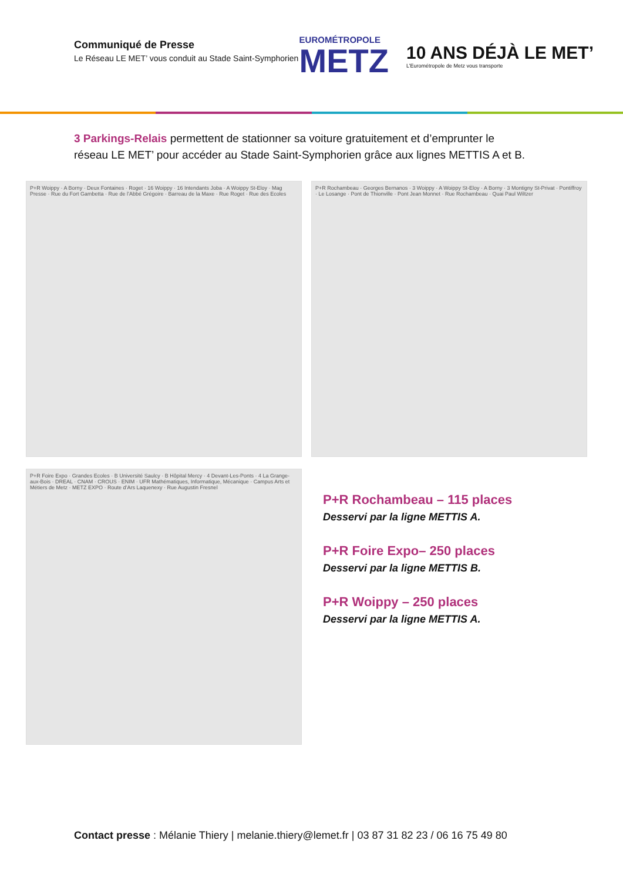Communiqué de Presse
Le Réseau LE MET’ vous conduit au Stade Saint-Symphorien
EUROMÉTROPOLE
METZ
10 ANS DÉJÀ LE MET’
L’Eurométropole de Metz vous transporte
3 Parkings-Relais permettent de stationner sa voiture gratuitement et d’emprunter le réseau LE MET’ pour accéder au Stade Saint-Symphorien grâce aux lignes METTIS A et B.
P+R Woippy · A Borny · Deux Fontaines · Roget · 16 Woippy · 16 Intendants Joba · A Woippy St-Eloy · Mag Presse · Rue du Fort Gambetta · Rue de l’Abbé Grégoire · Barreau de la Maxe · Rue Roget · Rue des Ecoles
P+R Rochambeau · Georges Bernanos · 3 Woippy · A Woippy St-Eloy · A Borny · 3 Montigny St-Privat · Pontiffroy · Le Losange · Pont de Thionville · Pont Jean Monnet · Rue Rochambeau · Quai Paul Wiltzer
P+R Foire Expo · Grandes Ecoles · B Université Saulcy · B Hôpital Mercy · 4 Devant-Les-Ponts · 4 La Grange-aux-Bois · DREAL · CNAM · CROUS · ENIM · UFR Mathématiques, Informatique, Mécanique · Campus Arts et Métiers de Metz · METZ EXPO · Route d’Ars Laquenexy · Rue Augustin Fresnel
P+R Rochambeau – 115 places
Desservi par la ligne METTIS A.
P+R Foire Expo– 250 places
Desservi par la ligne METTIS B.
P+R Woippy – 250 places
Desservi par la ligne METTIS A.
Contact presse : Mélanie Thiery | melanie.thiery@lemet.fr | 03 87 31 82 23 / 06 16 75 49 80